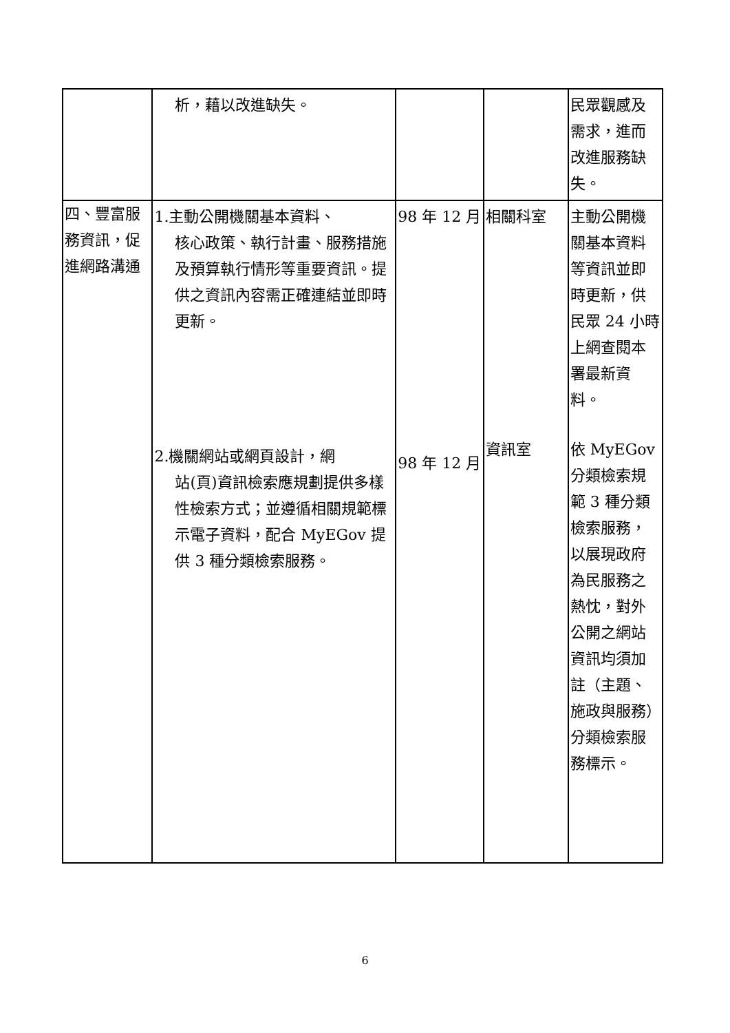| | 析，藉以改進缺失。 | | | 民眾觀感及需求，進而改進服務缺失。 |
| 四、豐富服務資訊，促進網路溝通 | 1.主動公開機關基本資料、 核心政策、執行計畫、服務措施及預算執行情形等重要資訊。提供之資訊內容需正確連結並即時更新。 | 98 年 12 月 | 相關科室 | 主動公開機關基本資料等資訊並即時更新，供民眾 24 小時上網查閱本署最新資料。 |
| | 2.機關網站或網頁設計，網 站(頁)資訊檢索應規劃提供多樣性檢索方式；並遵循相關規範標示電子資料，配合 MyEGov 提供 3 種分類檢索服務。 | 98 年 12 月 | 資訊室 | 依 MyEGov 分類檢索規範 3 種分類檢索服務，以展現政府為民服務之熱忱，對外公開之網站資訊均須加註（主題、施政與服務）分類檢索服務標示。 |
6